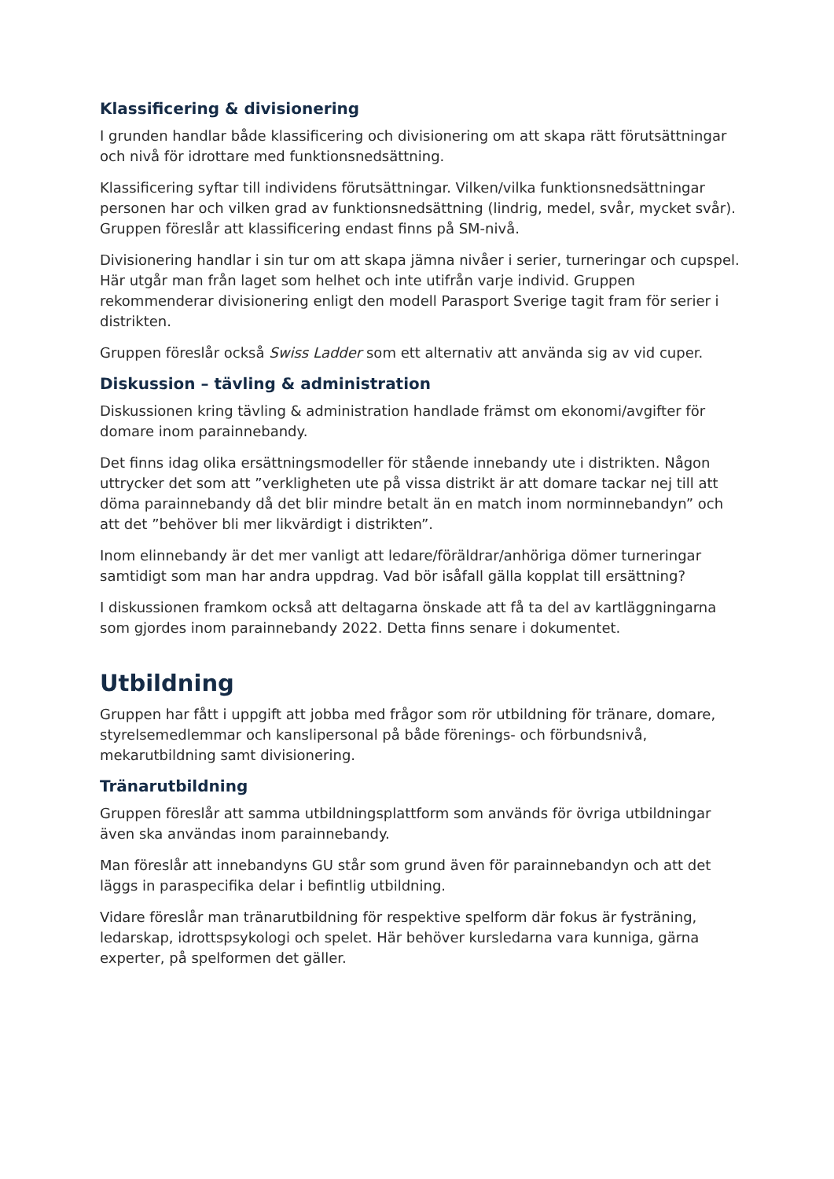Klassificering & divisionering
I grunden handlar både klassificering och divisionering om att skapa rätt förutsättningar och nivå för idrottare med funktionsnedsättning.
Klassificering syftar till individens förutsättningar. Vilken/vilka funktionsnedsättningar personen har och vilken grad av funktionsnedsättning (lindrig, medel, svår, mycket svår). Gruppen föreslår att klassificering endast finns på SM-nivå.
Divisionering handlar i sin tur om att skapa jämna nivåer i serier, turneringar och cupspel. Här utgår man från laget som helhet och inte utifrån varje individ. Gruppen rekommenderar divisionering enligt den modell Parasport Sverige tagit fram för serier i distrikten.
Gruppen föreslår också Swiss Ladder som ett alternativ att använda sig av vid cuper.
Diskussion – tävling & administration
Diskussionen kring tävling & administration handlade främst om ekonomi/avgifter för domare inom parainnebandy.
Det finns idag olika ersättningsmodeller för stående innebandy ute i distrikten. Någon uttrycker det som att ”verkligheten ute på vissa distrikt är att domare tackar nej till att döma parainnebandy då det blir mindre betalt än en match inom norminnebandyn” och att det ”behöver bli mer likvärdigt i distrikten”.
Inom elinnebandy är det mer vanligt att ledare/föräldrar/anhöriga dömer turneringar samtidigt som man har andra uppdrag. Vad bör isåfall gälla kopplat till ersättning?
I diskussionen framkom också att deltagarna önskade att få ta del av kartläggningarna som gjordes inom parainnebandy 2022. Detta finns senare i dokumentet.
Utbildning
Gruppen har fått i uppgift att jobba med frågor som rör utbildning för tränare, domare, styrelsemedlemmar och kanslipersonal på både förenings- och förbundsnivå, mekarutbildning samt divisionering.
Tränarutbildning
Gruppen föreslår att samma utbildningsplattform som används för övriga utbildningar även ska användas inom parainnebandy.
Man föreslår att innebandyns GU står som grund även för parainnebandyn och att det läggs in paraspecifika delar i befintlig utbildning.
Vidare föreslår man tränarutbildning för respektive spelform där fokus är fysträning, ledarskap, idrottspsykologi och spelet. Här behöver kursledarna vara kunniga, gärna experter, på spelformen det gäller.